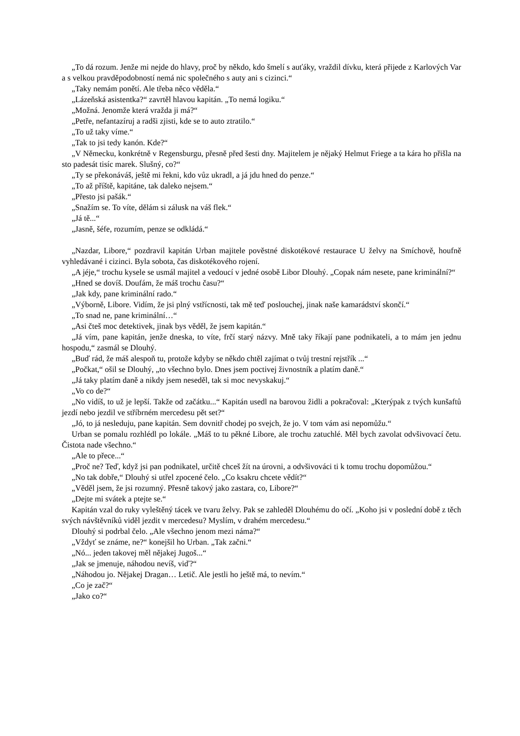„To dá rozum. Jenže mi nejde do hlavy, proč by někdo, kdo šmelí s auťáky, vraždil dívku, která přijede z Karlových Var a s velkou pravděpodobností nemá nic společného s auty ani s cizinci.“
„Taky nemám ponětí. Ale třeba něco věděla.“
„Lázeňská asistentka?“ zavrtěl hlavou kapitán. „To nemá logiku.“
„Možná. Jenomže která vražda ji má?“
„Petře, nefantazíruj a radši zjisti, kde se to auto ztratilo.“
„To už taky víme.“
„Tak to jsi tedy kanón. Kde?“
„V Německu, konkrétně v Regensburgu, přesně před šesti dny. Majitelem je nějaký Helmut Friege a ta kára ho přišla na sto padesát tisíc marek. Slušný, co?“
„Ty se překonáváš, ještě mi řekni, kdo vůz ukradl, a já jdu hned do penze.“
„To až příště, kapitáne, tak daleko nejsem.“
„Přesto jsi pašák.“
„Snažím se. To víte, dělám si zálusk na váš flek.“
„Já tě...“
„Jasně, šéfe, rozumím, penze se odkládá.“
„Nazdar, Libore,“ pozdravil kapitán Urban majitele pověstné diskotékové restaurace U želvy na Smíchově, houfně vyhledávané i cizinci. Byla sobota, čas diskotékového rojení.
„A jéje,“ trochu kysele se usmál majitel a vedoucí v jedné osobě Libor Dlouhý. „Copak nám nesete, pane kriminální?“
„Hned se dovíš. Doufám, že máš trochu času?“
„Jak kdy, pane kriminální rado.“
„Výborně, Libore. Vidím, že jsi plný vstřícnosti, tak mě teď poslouchej, jinak naše kamarádství skončí.“
„To snad ne, pane kriminální…“
„Asi čteš moc detektivek, jinak bys věděl, že jsem kapitán.“
„Já vím, pane kapitán, jenže dneska, to víte, frčí starý názvy. Mně taky říkají pane podnikateli, a to mám jen jednu hospodu,“ zasmál se Dlouhý.
„Buď rád, že máš alespoň tu, protože kdyby se někdo chtěl zajímat o tvůj trestní rejstřík ...“
„Počkat,“ ošil se Dlouhý, „to všechno bylo. Dnes jsem poctivej živnostník a platím daně.“
„Já taky platím daně a nikdy jsem neseděl, tak si moc nevyskakuj.“
„Vo co de?“
„No vidíš, to už je lepší. Takže od začátku...“ Kapitán usedl na barovou židli a pokračoval: „Kterýpak z tvých kunšaftů jezdí nebo jezdil ve stříbrném mercedesu pět set?“
„Jó, to já nesleduju, pane kapitán. Sem dovnitř chodej po svejch, že jo. V tom vám asi nepomůžu.“
Urban se pomalu rozhlédl po lokále. „Máš to tu pěkné Libore, ale trochu zatuchlé. Měl bych zavolat odvšivovací četu. Čistota nade všechno.“
„Ale to přece...“
„Proč ne? Teď, když jsi pan podnikatel, určitě chceš žít na úrovni, a odvšivováci ti k tomu trochu dopomůžou.“
„No tak dobře,“ Dlouhý si utřel zpocené čelo. „Co ksakru chcete vědít?“
„Věděl jsem, že jsi rozumný. Přesně takový jako zastara, co, Libore?“
„Dejte mi svátek a ptejte se.“
Kapitán vzal do ruky vyleštěný tácek ve tvaru želvy. Pak se zahleděl Dlouhému do očí. „Koho jsi v poslední době z těch svých návštěvníků viděl jezdit v mercedesu? Myslím, v drahém mercedesu.“
Dlouhý si podrbal čelo. „Ale všechno jenom mezi náma?“
„Vždyť se známe, ne?“ konejšil ho Urban. „Tak začni.“
„Nó... jeden takovej měl nějakej Jugoš...“
„Jak se jmenuje, náhodou nevíš, viď?“
„Náhodou jo. Nějakej Dragan… Letič. Ale jestli ho ještě má, to nevím.“
„Co je zač?“
„Jako co?“